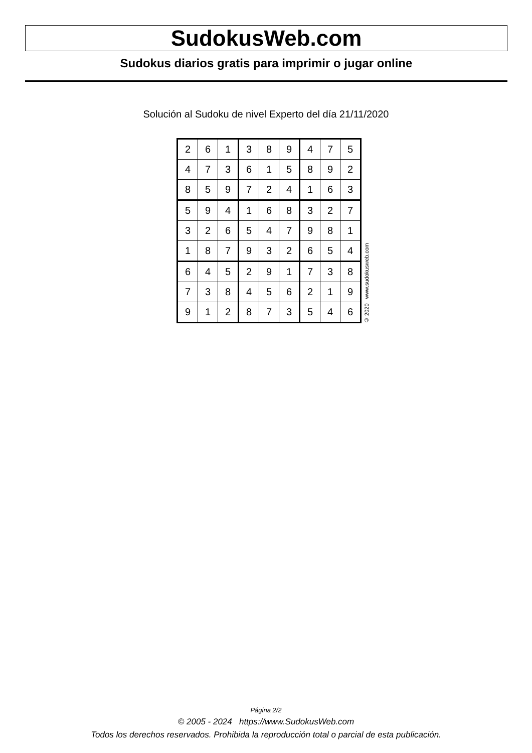SudokusWeb.com
Sudokus diarios gratis para imprimir o jugar online
Solución al Sudoku de nivel Experto del día 21/11/2020
| 2 | 6 | 1 | 3 | 8 | 9 | 4 | 7 | 5 |
| 4 | 7 | 3 | 6 | 1 | 5 | 8 | 9 | 2 |
| 8 | 5 | 9 | 7 | 2 | 4 | 1 | 6 | 3 |
| 5 | 9 | 4 | 1 | 6 | 8 | 3 | 2 | 7 |
| 3 | 2 | 6 | 5 | 4 | 7 | 9 | 8 | 1 |
| 1 | 8 | 7 | 9 | 3 | 2 | 6 | 5 | 4 |
| 6 | 4 | 5 | 2 | 9 | 1 | 7 | 3 | 8 |
| 7 | 3 | 8 | 4 | 5 | 6 | 2 | 1 | 9 |
| 9 | 1 | 2 | 8 | 7 | 3 | 5 | 4 | 6 |
© 2020 www.sudokusweb.com
Página 2/2
© 2005 - 2024 https://www.SudokusWeb.com
Todos los derechos reservados. Prohibida la reproducción total o parcial de esta publicación.